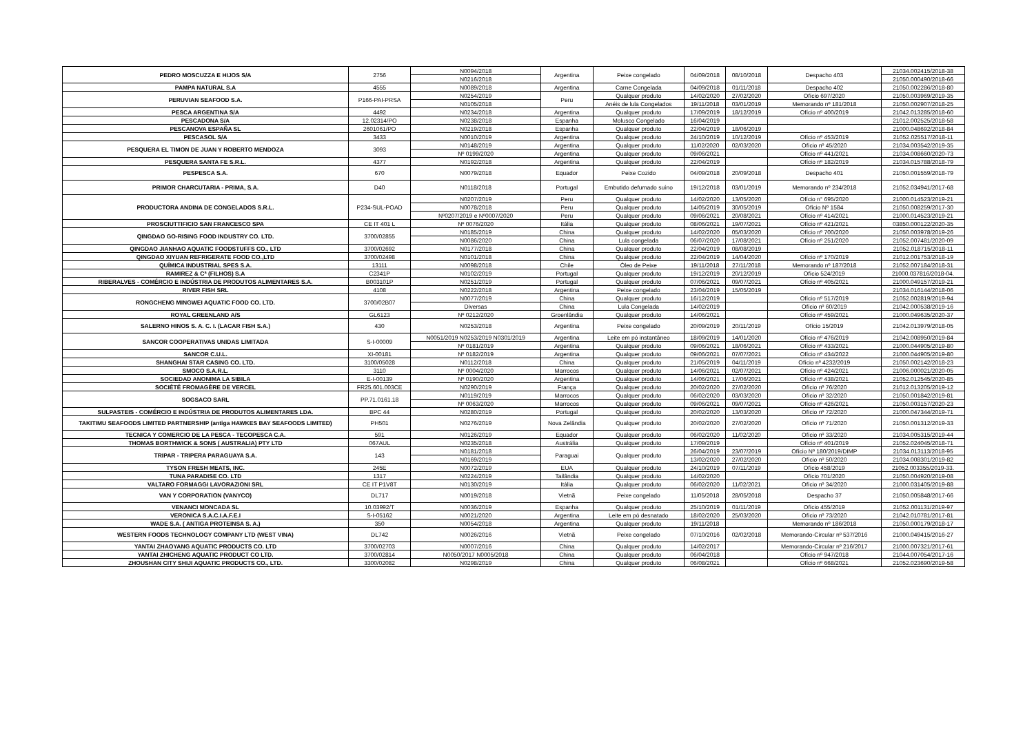| PEDRO MOSCUZZA E HIJOS S/A | 2756 | N0094/2018 | Argentina | Peixe congelado | 04/09/2018 | 08/10/2018 | Despacho 403 | 21034.002415/2018-38 |
| | | N0216/2018 | | | | | | 21050.000490/2018-66 |
| PAMPA NATURAL S.A | 4555 | N0089/2018 | Argentina | Carne Congelada | 04/09/2018 | 01/11/2018 | Despacho 402 | 21050.002286/2018-80 |
| PERUVIAN SEAFOOD S.A. | P166-PAI-PRSA | N0254/2019 | Peru | Qualquer produto | 14/02/2020 | 27/02/2020 | Ofício 697/2020 | 21050.003969/2019-35 |
| | | N0105/2018 | | Anéis de lula Congelados | 19/11/2018 | 03/01/2019 | Memorando nº 181/2018 | 21050.002907/2018-25 |
| PESCA ARGENTINA S/A | 4492 | N0234/2018 | Argentina | Qualquer produto | 17/09/2019 | 18/12/2019 | Ofício nº 400/2019 | 21042.013285/2018-60 |
| PESCADONA S/A | 12.02314/PO | N0238/2018 | Espanha | Molusco Congelado | 16/04/2019 | | | 21012.002525/2018-58 |
| PESCANOVA ESPAÑA SL | 2601061/PO | N0219/2018 | Espanha | Qualquer produto | 22/04/2019 | 18/06/2019 | | 21000.048692/2018-84 |
| PESCASOL S/A | 3433 | N0010/2019 | Argentina | Qualquer produto | 24/10/2019 | 10/12/2019 | Ofício nº 453/2019 | 21052.025517/2018-11 |
| PESQUERA EL TIMON DE JUAN Y ROBERTO MENDOZA | 3093 | N0148/2019 | Argentina | Qualquer produto | 11/02/2020 | 02/03/2020 | Ofício nº 45/2020 | 21034.003542/2019-35 |
| | | Nº 0199/2020 | Argentina | Qualquer produto | 09/06/2021 | | Ofício nº 441/2021 | 21034.008660/2020-73 |
| PESQUERA SANTA FE S.R.L. | 4377 | N0192/2018 | Argentina | Qualquer produto | 22/04/2019 | | Ofício nº 182/2019 | 21034.015788/2018-79 |
| PESPESCA S.A. | 670 | N0079/2018 | Equador | Peixe Cozido | 04/09/2018 | 20/09/2018 | Despacho 401 | 21050.001559/2018-79 |
| PRIMOR CHARCUTARIA - PRIMA, S.A. | D40 | N0118/2018 | Portugal | Embutido defumado suíno | 19/12/2018 | 03/01/2019 | Memorando nº 234/2018 | 21052.034941/2017-68 |
| PRODUCTORA ANDINA DE CONGELADOS S.R.L. | P234-SUL-POAD | N0207/2019 | Peru | Qualquer produto | 14/02/2020 | 13/05/2020 | Ofício n° 695/2020 | 21000.014523/2019-21 |
| | | N0078/2018 | Peru | Qualquer produto | 14/05/2019 | 30/05/2019 | Ofício Nº 1584 | 21050.008259/2017-30 |
| | | Nº0207/2019 e Nº0007/2020 | Peru | Qualquer produto | 09/06/2021 | 20/08/2021 | Ofício nº 414/2021 | 21000.014523/2019-21 |
| PROSCIUTTIFICIO SAN FRANCESCO SPA | CE IT 401 L | Nº 0076/2020 | Itália | Qualquer produto | 08/06/2021 | 19/07/2021 | Ofício nº 421/2021 | 03850.000122/2020-35 |
| QINGDAO GO-RISING FOOD INDUSTRY CO. LTD. | 3700/02855 | N0185/2019 | China | Qualquer produto | 14/02/2020 | 05/03/2020 | Ofício nº 700/2020 | 21050.003978/2019-26 |
| | | N0086/2020 | China | Lula congelada | 06/07/2020 | 17/08/2021 | Ofício nº 251/2020 | 21052.007481/2020-09 |
| QINGDAO JIANHAO AQUATIC FOODSTUFFS CO., LTD | 3700/02692 | N0177/2018 | China | Qualquer produto | 22/04/2019 | 08/08/2019 | | 21052.018715/2018-11 |
| QINGDAO XIYUAN REFRIGERATE FOOD CO.,LTD | 3700/02498 | N0101/2018 | China | Qualquer produto | 22/04/2019 | 14/04/2020 | Ofício nº 170/2019 | 21012.001753/2018-19 |
| QUÍMICA INDUSTRIAL SPES S.A. | 13111 | N0098/2018 | Chile | Óleo de Peixe | 19/11/2018 | 27/11/2018 | Memorando nº 187/2018 | 21052.007184/2018-31 |
| RAMIREZ & Cª (FILHOS) S.A | C2341P | N0102/2019 | Portugal | Qualquer produto | 19/12/2019 | 20/12/2019 | Ofício 524/2019 | 21000.037816/2018-04. |
| RIBERALVES - COMÉRCIO E INDÚSTRIA DE PRODUTOS ALIMENTARES S.A. | B003101P | N0251/2019 | Portugal | Qualquer produto | 07/06/2021 | 09/07/2021 | Ofício nº 405/2021 | 21000.049157/2019-21 |
| RIVER FISH SRL | 4108 | N0222/2018 | Argentina | Peixe congelado | 23/04/2019 | 15/05/2019 | | 21034.016144/2018-06 |
| RONGCHENG MINGWEI AQUATIC FOOD CO. LTD. | 3700/02B07 | N0077/2019 | China | Qualquer produto | 16/12/2019 | | Ofício nº 517/2019 | 21052.002819/2019-94 |
| | | Diversas | China | Lula Congelada | 14/02/2019 | | Ofício nº 60/2019 | 21042.000538/2019-16 |
| ROYAL GREENLAND A/S | GL6123 | Nº 0212/2020 | Groenlândia | Qualquer produto | 14/06/2021 | | Ofício nº 459/2021 | 21000.049635/2020-37 |
| SALERNO HINOS S. A. C. I. (LACAR FISH S.A.) | 430 | N0253/2018 | Argentina | Peixe congelado | 20/09/2019 | 20/11/2019 | Ofício 15/2019 | 21042.013979/2018-05 |
| SANCOR COOPERATIVAS UNIDAS LIMITADA | S-I-00009 | N0051/2019 N0253/2019 N0301/2019 | Argentina | Leite em pó instantâneo | 18/09/2019 | 14/01/2020 | Ofício nº 476/2019 | 21042.008950/2019-84 |
| | | Nº 0181/2019 | Argentina | Qualquer produto | 09/06/2021 | 18/06/2021 | Ofício nº 433/2021 | 21000.044905/2019-80 |
| SANCOR C.U.L. | XI-00181 | Nº 0182/2019 | Argentina | Qualquer produto | 09/06/2021 | 07/07/2021 | Ofício nº 434/2022 | 21000.044905/2019-80 |
| SHANGHAI STAR CASING CO. LTD. | 3100/05028 | N0112/2018 | China | Qualquer produto | 21/05/2019 | 04/11/2019 | Ofício nº 4232/2019 | 21050.002142/2018-23 |
| SMOCO S.A.R.L. | 3110 | Nº 0004/2020 | Marrocos | Qualquer produto | 14/06/2021 | 02/07/2021 | Ofício nº 424/2021 | 21006.000021/2020-05 |
| SOCIEDAD ANONIMA LA SIBILA | E-I-00139 | Nº 0190/2020 | Argentina | Qualquer produto | 14/06/2021 | 17/06/2021 | Ofício nº 438/2021 | 21052.012545/2020-85 |
| SOCIÉTÉ FROMAGÈRE DE VERCEL | FR25.601.003CE | N0290/2019 | França | Qualquer produto | 20/02/2020 | 27/02/2020 | Ofício nº 76/2020 | 21012.013205/2019-12 |
| SOGSACO SARL | PP.71.0161.18 | N0119/2019 | Marrocos | Qualquer produto | 06/02/2020 | 03/03/2020 | Ofício nº 32/2020 | 21050.001842/2019-81 |
| | | Nº 0063/2020 | Marrocos | Qualquer produto | 09/06/2021 | 09/07/2021 | Ofício nº 426/2021 | 21050.003157/2020-23 |
| SULPASTEIS - COMÉRCIO E INDÚSTRIA DE PRODUTOS ALIMENTARES LDA. | BPC 44 | N0280/2019 | Portugal | Qualquer produto | 20/02/2020 | 13/03/2020 | Ofício nº 72/2020 | 21000.047344/2019-71 |
| TAKITIMU SEAFOODS LIMITED PARTNERSHIP (antiga HAWKES BAY SEAFOODS LIMITED) | PH501 | N0276/2019 | Nova Zelândia | Qualquer produto | 20/02/2020 | 27/02/2020 | Ofício nº 71/2020 | 21050.001312/2019-33 |
| TECNICA Y COMERCIO DE LA PESCA - TECOPESCA C.A. | 591 | N0126/2019 | Equador | Qualquer produto | 06/02/2020 | 11/02/2020 | Ofício nº 33/2020 | 21034.005315/2019-44 |
| THOMAS BORTHWICK & SONS ( AUSTRALIA) PTY LTD | 067AUL | N0235/2018 | Austrália | Qualquer produto | 17/09/2019 | | Ofício nº 401/2019 | 21052.024045/2018-71 |
| TRIPAR - TRIPERA PARAGUAYA S.A. | 143 | N0181/2018 | Paraguai | Qualquer produto | 26/04/2019 | 23/07/2019 | Ofício Nº 180/2019/DIMP | 21034.013113/2018-95 |
| | | N0169/2019 | | | 13/02/2020 | 27/02/2020 | Ofício nº 50/2020 | 21034.008301/2019-82 |
| TYSON FRESH MEATS, INC. | 245E | N0072/2019 | EUA | Qualquer produto | 24/10/2019 | 07/11/2019 | Ofício 458/2019 | 21052.003355/2019-33. |
| TUNA PARADISE CO. LTD | 1317 | N0224/2019 | Tailândia | Qualquer produto | 14/02/2020 | | Ofício 701/2020 | 21050.004920/2019-08 |
| VALTARO FORMAGGI LAVORAZIONI SRL | CE IT P1V8T | N0130/2019 | Itália | Qualquer produto | 06/02/2020 | 11/02/2021 | Ofício nº 34/2020 | 21000.031405/2019-88 |
| VAN Y CORPORATION (VANYCO) | DL717 | N0019/2018 | Vietnã | Peixe congelado | 11/05/2018 | 28/05/2018 | Despacho 37 | 21050.005848/2017-66 |
| VENANCI MONCADA SL | 10.03992/T | N0036/2019 | Espanha | Qualquer produto | 25/10/2019 | 01/11/2019 | Ofício 455/2019 | 21052.001131/2019-97 |
| VERONICA S.A.C.I.A.F.E.I | S-I-05162 | N0021/2020 | Argentina | Leite em pó desnatado | 18/02/2020 | 25/03/2020 | Ofício nº 73/2020 | 21042.010781/2017-81 |
| WADE S.A. ( ANTIGA PROTEINSA S. A.) | 350 | N0054/2018 | Argentina | Qualquer produto | 19/11/2018 | | Memorando nº 186/2018 | 21050.000179/2018-17 |
| WESTERN FOODS TECHNOLOGY COMPANY LTD (WEST VINA) | DL742 | N0026/2016 | Vietnã | Peixe congelado | 07/10/2016 | 02/02/2018 | Memorando-Circular nº 537/2016 | 21000.049415/2016-27 |
| YANTAI ZHAOYANG AQUATIC PRODUCTS CO. LTD | 3700/02703 | N0007/2016 | China | Qualquer produto | 14/02/2017 | | Memorando-Circular nº 216/2017 | 21000.007321/2017-61 |
| YANTAI ZHICHENG AQUATIC PRODUCT CO LTD. | 3700/02814 | N0050/2017 N0005/2018 | China | Qualquer produto | 06/04/2018 | | Ofício nº 947/2018 | 21044.007054/2017-16 |
| ZHOUSHAN CITY SHIJI AQUATIC PRODUCTS CO., LTD. | 3300/02082 | N0298/2019 | China | Qualquer produto | 06/08/2021 | | Ofício nº 668/2021 | 21052.023690/2019-58 |